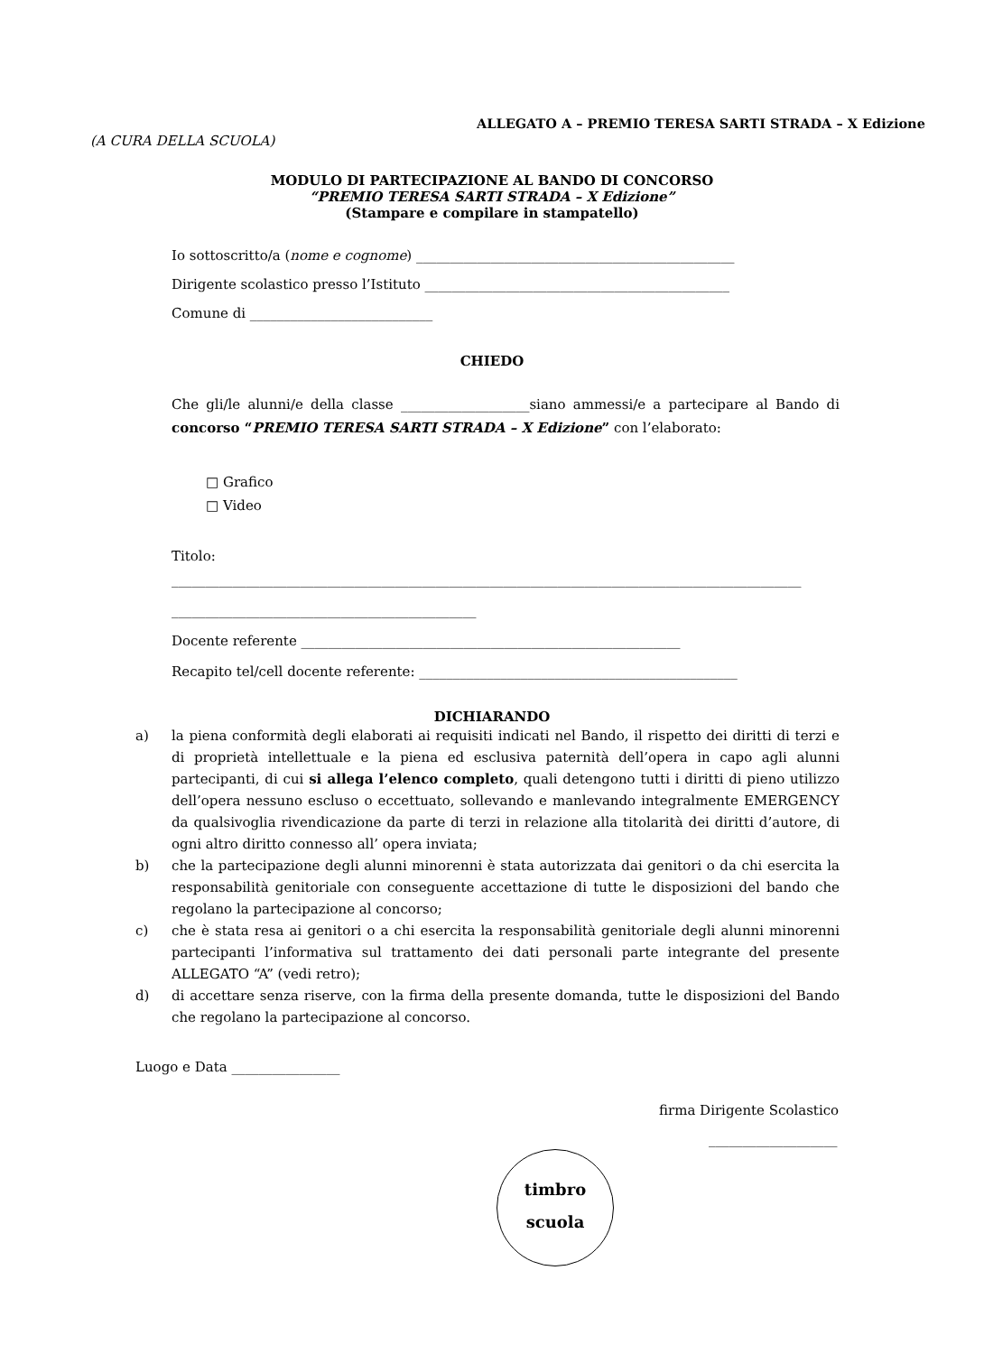ALLEGATO A – PREMIO TERESA SARTI STRADA – X Edizione
(A CURA DELLA SCUOLA)
MODULO DI PARTECIPAZIONE AL BANDO DI CONCORSO
“PREMIO TERESA SARTI STRADA – X Edizione”
(Stampare e compilare in stampatello)
Io sottoscritto/a (nome e cognome) _______________________________________________
Dirigente scolastico presso l’Istituto _____________________________________________
Comune di ___________________________
CHIEDO
Che gli/le alunni/e della classe ___________________siano ammessi/e a partecipare al Bando di concorso “PREMIO TERESA SARTI STRADA – X Edizione” con l’elaborato:
□ Grafico
□ Video
Titolo:
_____________________________________________________________________________________________
_____________________________________________
Docente referente ________________________________________________________
Recapito tel/cell docente referente: _______________________________________________
DICHIARANDO
a) la piena conformità degli elaborati ai requisiti indicati nel Bando, il rispetto dei diritti di terzi e di proprietà intellettuale e la piena ed esclusiva paternità dell’opera in capo agli alunni partecipanti, di cui si allega l’elenco completo, quali detengono tutti i diritti di pieno utilizzo dell’opera nessuno escluso o eccettuato, sollevando e manlevando integralmente EMERGENCY da qualsivoglia rivendicazione da parte di terzi in relazione alla titolarità dei diritti d’autore, di ogni altro diritto connesso all’ opera inviata;
b) che la partecipazione degli alunni minorenni è stata autorizzata dai genitori o da chi esercita la responsabilità genitoriale con conseguente accettazione di tutte le disposizioni del bando che regolano la partecipazione al concorso;
c) che è stata resa ai genitori o a chi esercita la responsabilità genitoriale degli alunni minorenni partecipanti l’informativa sul trattamento dei dati personali parte integrante del presente ALLEGATO “A” (vedi retro);
d) di accettare senza riserve, con la firma della presente domanda, tutte le disposizioni del Bando che regolano la partecipazione al concorso.
Luogo e Data ________________
firma Dirigente Scolastico
___________________
timbro
scuola